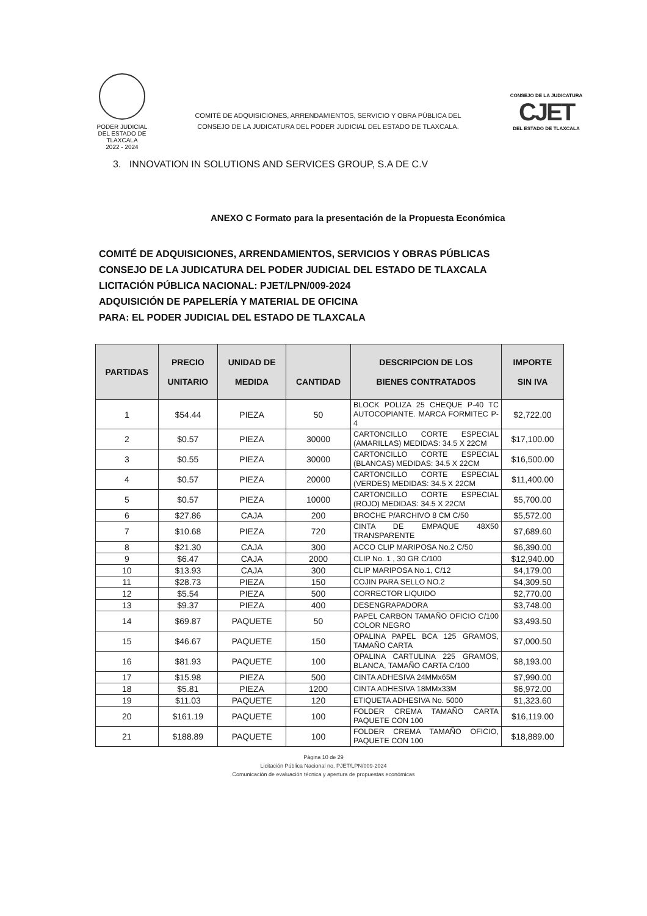PODER JUDICIAL
DEL ESTADO DE TLAXCALA
2022 - 2024
COMITÉ DE ADQUISICIONES, ARRENDAMIENTOS, SERVICIO Y OBRA PÚBLICA DEL
CONSEJO DE LA JUDICATURA DEL PODER JUDICIAL DEL ESTADO DE TLAXCALA.
CONSEJO DE LA JUDICATURA
CJET
DEL ESTADO DE TLAXCALA
3. INNOVATION IN SOLUTIONS AND SERVICES GROUP, S.A DE C.V
ANEXO C Formato para la presentación de la Propuesta Económica
COMITÉ DE ADQUISICIONES, ARRENDAMIENTOS, SERVICIOS Y OBRAS PÚBLICAS
CONSEJO DE LA JUDICATURA DEL PODER JUDICIAL DEL ESTADO DE TLAXCALA
LICITACIÓN PÚBLICA NACIONAL: PJET/LPN/009-2024
ADQUISICIÓN DE PAPELERÍA Y MATERIAL DE OFICINA
PARA: EL PODER JUDICIAL DEL ESTADO DE TLAXCALA
| PARTIDAS | PRECIO UNITARIO | UNIDAD DE MEDIDA | CANTIDAD | DESCRIPCION DE LOS BIENES CONTRATADOS | IMPORTE SIN IVA |
| --- | --- | --- | --- | --- | --- |
| 1 | $54.44 | PIEZA | 50 | BLOCK POLIZA 25 CHEQUE P-40 TC AUTOCOPIANTE. MARCA FORMITEC P-4 | $2,722.00 |
| 2 | $0.57 | PIEZA | 30000 | CARTONCILLO CORTE ESPECIAL (AMARILLAS) MEDIDAS: 34.5 X 22CM | $17,100.00 |
| 3 | $0.55 | PIEZA | 30000 | CARTONCILLO CORTE ESPECIAL (BLANCAS) MEDIDAS: 34.5 X 22CM | $16,500.00 |
| 4 | $0.57 | PIEZA | 20000 | CARTONCILLO CORTE ESPECIAL (VERDES) MEDIDAS: 34.5 X 22CM | $11,400.00 |
| 5 | $0.57 | PIEZA | 10000 | CARTONCILLO CORTE ESPECIAL (ROJO) MEDIDAS: 34.5 X 22CM | $5,700.00 |
| 6 | $27.86 | CAJA | 200 | BROCHE P/ARCHIVO 8 CM C/50 | $5,572.00 |
| 7 | $10.68 | PIEZA | 720 | CINTA DE EMPAQUE 48X50 TRANSPARENTE | $7,689.60 |
| 8 | $21.30 | CAJA | 300 | ACCO CLIP MARIPOSA No.2 C/50 | $6,390.00 |
| 9 | $6.47 | CAJA | 2000 | CLIP No. 1 , 30 GR C/100 | $12,940.00 |
| 10 | $13.93 | CAJA | 300 | CLIP MARIPOSA No.1, C/12 | $4,179.00 |
| 11 | $28.73 | PIEZA | 150 | COJIN PARA SELLO NO.2 | $4,309.50 |
| 12 | $5.54 | PIEZA | 500 | CORRECTOR LIQUIDO | $2,770.00 |
| 13 | $9.37 | PIEZA | 400 | DESENGRAPADORA | $3,748.00 |
| 14 | $69.87 | PAQUETE | 50 | PAPEL CARBON TAMAÑO OFICIO C/100 COLOR NEGRO | $3,493.50 |
| 15 | $46.67 | PAQUETE | 150 | OPALINA PAPEL BCA 125 GRAMOS, TAMAÑO CARTA | $7,000.50 |
| 16 | $81.93 | PAQUETE | 100 | OPALINA CARTULINA 225 GRAMOS, BLANCA, TAMAÑO CARTA C/100 | $8,193.00 |
| 17 | $15.98 | PIEZA | 500 | CINTA ADHESIVA 24MMx65M | $7,990.00 |
| 18 | $5.81 | PIEZA | 1200 | CINTA ADHESIVA 18MMx33M | $6,972.00 |
| 19 | $11.03 | PAQUETE | 120 | ETIQUETA ADHESIVA No. 5000 | $1,323.60 |
| 20 | $161.19 | PAQUETE | 100 | FOLDER CREMA TAMAÑO CARTA PAQUETE CON 100 | $16,119.00 |
| 21 | $188.89 | PAQUETE | 100 | FOLDER CREMA TAMAÑO OFICIO, PAQUETE CON 100 | $18,889.00 |
Página 10 de 29
Licitación Pública Nacional no. PJET/LPN/009-2024
Comunicación de evaluación técnica y apertura de propuestas económicas